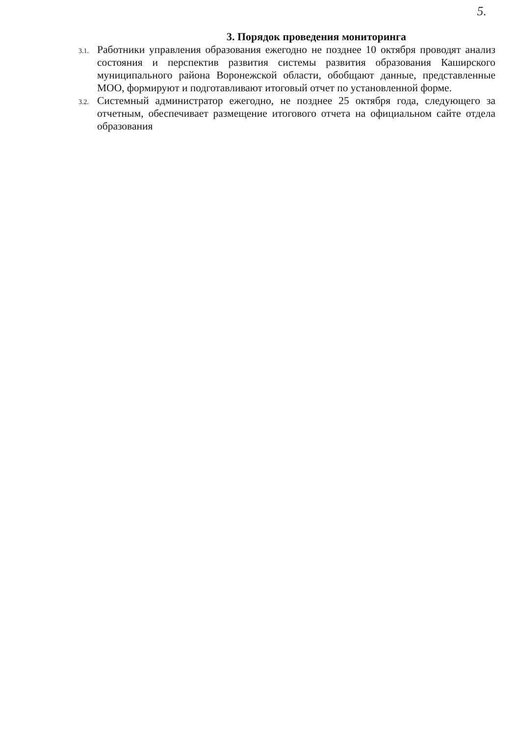5.
3. Порядок проведения мониторинга
3.1.
Работники управления образования ежегодно не позднее 10 октября проводят анализ состояния и перспектив развития системы развития образования Каширского муниципального района Воронежской области, обобщают данные, представленные МОО, формируют и подготавливают итоговый отчет по установленной форме.
3.2.
Системный администратор ежегодно, не позднее 25 октября года, следующего за отчетным, обеспечивает размещение итогового отчета на официальном сайте отдела образования